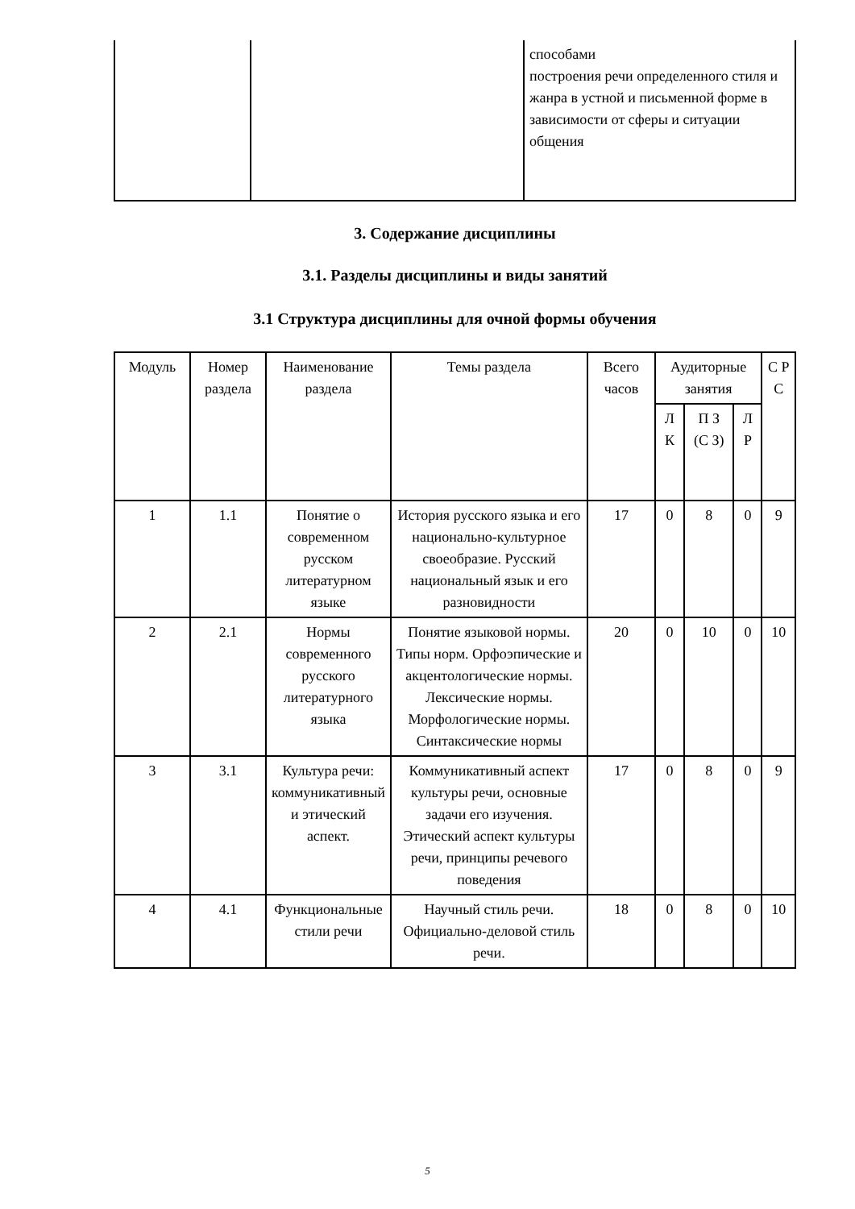| | | способами построения речи определенного стиля и жанра в устной и письменной форме в зависимости от сферы и ситуации общения |
3. Содержание дисциплины
3.1. Разделы дисциплины и виды занятий
3.1 Структура дисциплины для очной формы обучения
| Модуль | Номер раздела | Наименование раздела | Темы раздела | Всего часов | Аудиторные занятия | | | С Р С |
| --- | --- | --- | --- | --- | --- | --- | --- | --- |
| | | | | | Л К | П З (С З) | Л Р | |
| 1 | 1.1 | Понятие о современном русском литературном языке | История русского языка и его национально-культурное своеобразие. Русский национальный язык и его разновидности | 17 | 0 | 8 | 0 | 9 |
| 2 | 2.1 | Нормы современного русского литературного языка | Понятие языковой нормы. Типы норм. Орфоэпические и акцентологические нормы. Лексические нормы. Морфологические нормы. Синтаксические нормы | 20 | 0 | 10 | 0 | 10 |
| 3 | 3.1 | Культура речи: коммуникативный и этический аспект. | Коммуникативный аспект культуры речи, основные задачи его изучения. Этический аспект культуры речи, принципы речевого поведения | 17 | 0 | 8 | 0 | 9 |
| 4 | 4.1 | Функциональные стили речи | Научный стиль речи. Официально-деловой стиль речи. | 18 | 0 | 8 | 0 | 10 |
5